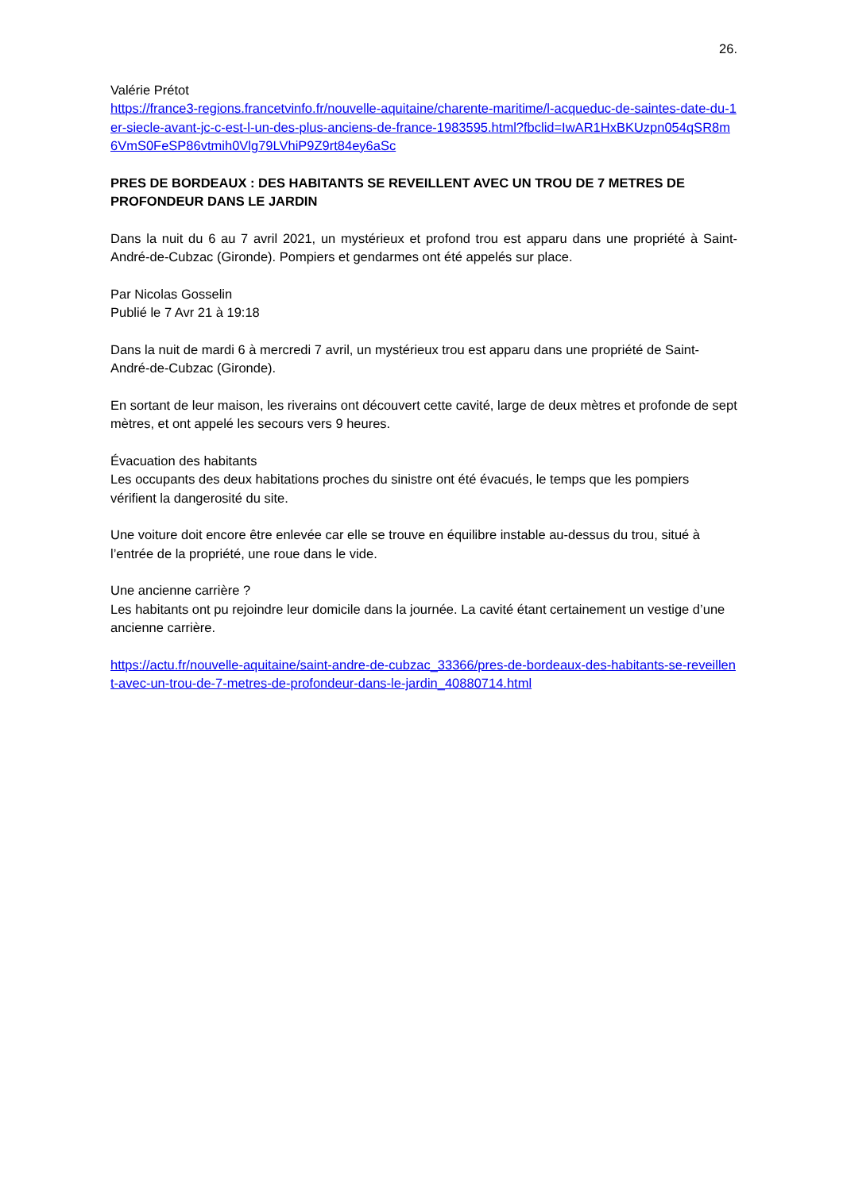26.
Valérie Prétot
https://france3-regions.francetvinfo.fr/nouvelle-aquitaine/charente-maritime/l-acqueduc-de-saintes-date-du-1er-siecle-avant-jc-c-est-l-un-des-plus-anciens-de-france-1983595.html?fbclid=IwAR1HxBKUzpn054qSR8m6VmS0FeSP86vtmih0Vlg79LVhiP9Z9rt84ey6aSc
PRES DE BORDEAUX : DES HABITANTS SE REVEILLENT AVEC UN TROU DE 7 METRES DE PROFONDEUR DANS LE JARDIN
Dans la nuit du 6 au 7 avril 2021, un mystérieux et profond trou est apparu dans une propriété à Saint-André-de-Cubzac (Gironde). Pompiers et gendarmes ont été appelés sur place.
Par Nicolas Gosselin
Publié le 7 Avr 21 à 19:18
Dans la nuit de mardi 6 à mercredi 7 avril, un mystérieux trou est apparu dans une propriété de Saint-André-de-Cubzac (Gironde).
En sortant de leur maison, les riverains ont découvert cette cavité, large de deux mètres et profonde de sept mètres, et ont appelé les secours vers 9 heures.
Évacuation des habitants
Les occupants des deux habitations proches du sinistre ont été évacués, le temps que les pompiers vérifient la dangerosité du site.
Une voiture doit encore être enlevée car elle se trouve en équilibre instable au-dessus du trou, situé à l’entrée de la propriété, une roue dans le vide.
Une ancienne carrière ?
Les habitants ont pu rejoindre leur domicile dans la journée. La cavité étant certainement un vestige d’une ancienne carrière.
https://actu.fr/nouvelle-aquitaine/saint-andre-de-cubzac_33366/pres-de-bordeaux-des-habitants-se-reveillent-avec-un-trou-de-7-metres-de-profondeur-dans-le-jardin_40880714.html